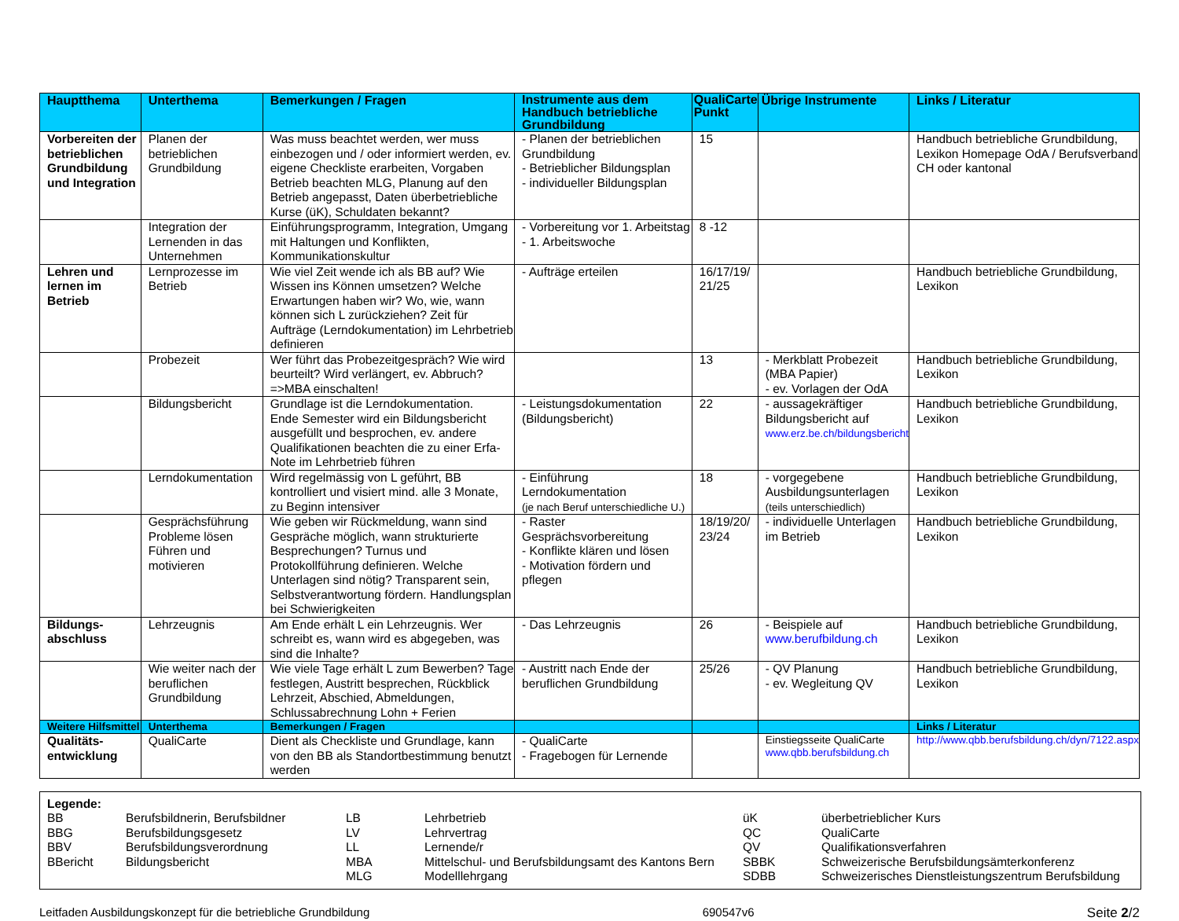| Hauptthema | Unterthema | Bemerkungen / Fragen | Instrumente aus dem Handbuch betriebliche Grundbildung | QualiCarte Punkt | Übrige Instrumente | Links / Literatur |
| --- | --- | --- | --- | --- | --- | --- |
| Vorbereiten der betrieblichen Grundbildung und Integration | Planen der betrieblichen Grundbildung | Was muss beachtet werden, wer muss einbezogen und / oder informiert werden, ev. eigene Checkliste erarbeiten, Vorgaben Betrieb beachten MLG, Planung auf den Betrieb angepasst, Daten überbetriebliche Kurse (üK), Schuldaten bekannt? | - Planen der betrieblichen Grundbildung - Betrieblicher Bildungsplan - individueller Bildungsplan | 15 | | Handbuch betriebliche Grundbildung, Lexikon Homepage OdA / Berufsverband CH oder kantonal |
| | Integration der Lernenden in das Unternehmen | Einführungsprogramm, Integration, Umgang mit Haltungen und Konflikten, Kommunikationskultur | - Vorbereitung vor 1. Arbeitstag - 1. Arbeitswoche | 8 -12 | | |
| Lehren und lernen im Betrieb | Lernprozesse im Betrieb | Wie viel Zeit wende ich als BB auf? Wie Wissen ins Können umsetzen? Welche Erwartungen haben wir? Wo, wie, wann können sich L zurückziehen? Zeit für Aufträge (Lerndokumentation) im Lehrbetrieb definieren | - Aufträge erteilen | 16/17/19/ 21/25 | | Handbuch betriebliche Grundbildung, Lexikon |
| | Probezeit | Wer führt das Probezeitgespräch? Wie wird beurteilt? Wird verlängert, ev. Abbruch? =>MBA einschalten! | | 13 | - Merkblatt Probezeit (MBA Papier) - ev. Vorlagen der OdA | Handbuch betriebliche Grundbildung, Lexikon |
| | Bildungsbericht | Grundlage ist die Lerndokumentation. Ende Semester wird ein Bildungsbericht ausgefüllt und besprochen, ev. andere Qualifikationen beachten die zu einer Erfa-Note im Lehrbetrieb führen | - Leistungsdokumentation (Bildungsbericht) | 22 | - aussagekräftiger Bildungsbericht auf www.erz.be.ch/bildungsbericht | Handbuch betriebliche Grundbildung, Lexikon |
| | Lerndokumentation | Wird regelmässig von L geführt, BB kontrolliert und visiert mind. alle 3 Monate, zu Beginn intensiver | - Einführung Lerndokumentation (je nach Beruf unterschiedliche U.) | 18 | - vorgegebene Ausbildungsunterlagen (teils unterschiedlich) | Handbuch betriebliche Grundbildung, Lexikon |
| | Gesprächsführung Probleme lösen Führen und motivieren | Wie geben wir Rückmeldung, wann sind Gespräche möglich, wann strukturierte Besprechungen? Turnus und Protokollführung definieren. Welche Unterlagen sind nötig? Transparent sein, Selbstverantwortung fördern. Handlungsplan bei Schwierigkeiten | - Raster Gesprächsvorbereitung - Konflikte klären und lösen - Motivation fördern und pflegen | 18/19/20/ 23/24 | - individuelle Unterlagen im Betrieb | Handbuch betriebliche Grundbildung, Lexikon |
| Bildungs-abschluss | Lehrzeugnis | Am Ende erhält L ein Lehrzeugnis. Wer schreibt es, wann wird es abgegeben, was sind die Inhalte? | - Das Lehrzeugnis | 26 | - Beispiele auf www.berufbildung.ch | Handbuch betriebliche Grundbildung, Lexikon |
| | Wie weiter nach der beruflichen Grundbildung | Wie viele Tage erhält L zum Bewerben? Tage festlegen, Austritt besprechen, Rückblick Lehrzeit, Abschied, Abmeldungen, Schlussabrechnung Lohn + Ferien | - Austritt nach Ende der beruflichen Grundbildung | 25/26 | - QV Planung - ev. Wegleitung QV | Handbuch betriebliche Grundbildung, Lexikon |
| Weitere Hilfsmittel | Unterthema | Bemerkungen / Fragen | | | | Links / Literatur |
| Qualitäts-entwicklung | QualiCarte | Dient als Checkliste und Grundlage, kann von den BB als Standortbestimmung benutzt werden | - QualiCarte - Fragebogen für Lernende | | Einstiegsseite QualiCarte www.qbb.berufsbildung.ch | http://www.qbb.berufsbildung.ch/dyn/7122.aspx |
Legende:
| BB | Berufsbildnerin, Berufsbildner | LB | Lehrbetrieb | üK | überbetrieblicher Kurs |
| BBG | Berufsbildungsgesetz | LV | Lehrvertrag | QC | QualiCarte |
| BBV | Berufsbildungsverordnung | LL | Lernende/r | QV | Qualifikationsverfahren |
| BBericht | Bildungsbericht | MBA | Mittelschul- und Berufsbildungsamt des Kantons Bern | SBBK | Schweizerische Berufsbildungsämterkonferenz |
| | | MLG | Modelllehrgang | SDBB | Schweizerisches Dienstleistungszentrum Berufsbildung |
Leitfaden Ausbildungskonzept für die betriebliche Grundbildung 690547v6 Seite 2/2